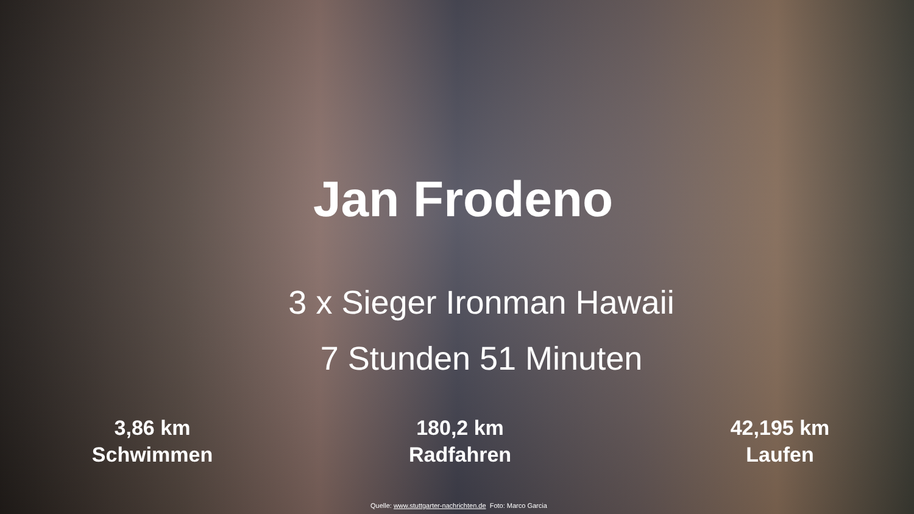Jan Frodeno
3 x Sieger Ironman Hawaii
7 Stunden 51 Minuten
3,86 km
Schwimmen
180,2 km
Radfahren
42,195 km
Laufen
Quelle: www.stuttgarter-nachrichten.de Foto: Marco Garcia